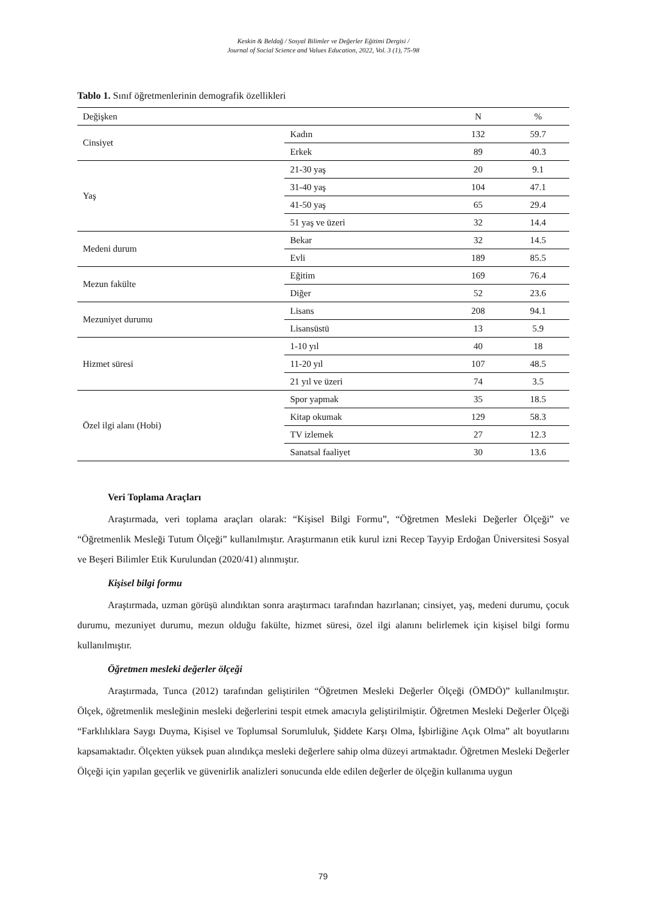Keskin & Beldağ / Sosyal Bilimler ve Değerler Eğitimi Dergisi /
Journal of Social Science and Values Education, 2022, Vol. 3 (1), 75-98
Tablo 1. Sınıf öğretmenlerinin demografik özellikleri
| Değişken | | N | % |
| --- | --- | --- | --- |
| Cinsiyet | Kadın | 132 | 59.7 |
| | Erkek | 89 | 40.3 |
| Yaş | 21-30 yaş | 20 | 9.1 |
| | 31-40 yaş | 104 | 47.1 |
| | 41-50 yaş | 65 | 29.4 |
| | 51 yaş ve üzeri | 32 | 14.4 |
| Medeni durum | Bekar | 32 | 14.5 |
| | Evli | 189 | 85.5 |
| Mezun fakülte | Eğitim | 169 | 76.4 |
| | Diğer | 52 | 23.6 |
| Mezuniyet durumu | Lisans | 208 | 94.1 |
| | Lisansüstü | 13 | 5.9 |
| Hizmet süresi | 1-10 yıl | 40 | 18 |
| | 11-20 yıl | 107 | 48.5 |
| | 21 yıl ve üzeri | 74 | 3.5 |
| Özel ilgi alanı (Hobi) | Spor yapmak | 35 | 18.5 |
| | Kitap okumak | 129 | 58.3 |
| | TV izlemek | 27 | 12.3 |
| | Sanatsal faaliyet | 30 | 13.6 |
Veri Toplama Araçları
Araştırmada, veri toplama araçları olarak: “Kişisel Bilgi Formu”, “Öğretmen Mesleki Değerler Ölçeği” ve “Öğretmenlik Mesleği Tutum Ölçeği” kullanılmıştır. Araştırmanın etik kurul izni Recep Tayyip Erdoğan Üniversitesi Sosyal ve Beşeri Bilimler Etik Kurulundan (2020/41) alınmıştır.
Kişisel bilgi formu
Araştırmada, uzman görüşü alındıktan sonra araştırmacı tarafından hazırlanan; cinsiyet, yaş, medeni durumu, çocuk durumu, mezuniyet durumu, mezun olduğu fakülte, hizmet süresi, özel ilgi alanını belirlemek için kişisel bilgi formu kullanılmıştır.
Öğretmen mesleki değerler ölçeği
Araştırmada, Tunca (2012) tarafından geliştirilen “Öğretmen Mesleki Değerler Ölçeği (ÖMDÖ)” kullanılmıştır. Ölçek, öğretmenlik mesleğinin mesleki değerlerini tespit etmek amacıyla geliştirilmiştir. Öğretmen Mesleki Değerler Ölçeği “Farklılıklara Saygı Duyma, Kişisel ve Toplumsal Sorumluluk, Şiddete Karşı Olma, İşbirliğine Açık Olma” alt boyutlarını kapsamaktadır. Ölçekten yüksek puan alındıkça mesleki değerlere sahip olma düzeyi artmaktadır. Öğretmen Mesleki Değerler Ölçeği için yapılan geçerlik ve güvenirlik analizleri sonucunda elde edilen değerler de ölçeğin kullanıma uygun
79